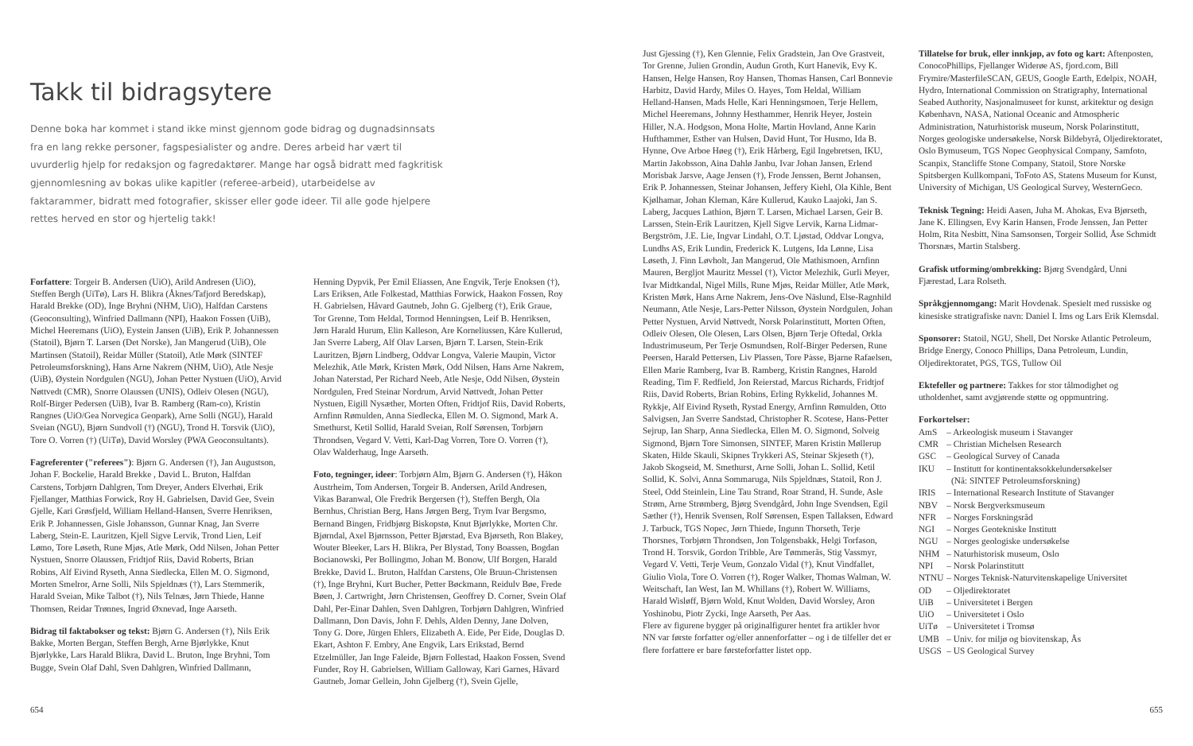Takk til bidragsytere
Denne boka har kommet i stand ikke minst gjennom gode bidrag og dugnadsinnsats fra en lang rekke personer, fagspesialister og andre. Deres arbeid har vært til uvurderlig hjelp for redaksjon og fagredaktører. Mange har også bidratt med fagkritisk gjennomlesning av bokas ulike kapitler (referee-arbeid), utarbeidelse av faktarammer, bidratt med fotografier, skisser eller gode ideer. Til alle gode hjelpere rettes herved en stor og hjertelig takk!
Forfattere: Torgeir B. Andersen (UiO), Arild Andresen (UiO), Steffen Bergh (UiTø), Lars H. Blikra (Åknes/Tafjord Beredskap), Harald Brekke (OD), Inge Bryhni (NHM, UiO), Halfdan Carstens (Geoconsulting), Winfried Dallmann (NPI), Haakon Fossen (UiB), Michel Heeremans (UiO), Eystein Jansen (UiB), Erik P. Johannessen (Statoil), Bjørn T. Larsen (Det Norske), Jan Mangerud (UiB), Ole Martinsen (Statoil), Reidar Müller (Statoil), Atle Mørk (SINTEF Petroleumsforskning), Hans Arne Nakrem (NHM, UiO), Atle Nesje (UiB), Øystein Nordgulen (NGU), Johan Petter Nystuen (UiO), Arvid Nøttvedt (CMR), Snorre Olaussen (UNIS), Odleiv Olesen (NGU), Rolf-Birger Pedersen (UiB), Ivar B. Ramberg (Ram-co), Kristin Rangnes (UiO/Gea Norvegica Geopark), Arne Solli (NGU), Harald Sveian (NGU), Bjørn Sundvoll (†) (NGU), Trond H. Torsvik (UiO), Tore O. Vorren (†) (UiTø), David Worsley (PWA Geoconsultants).
Fagreferenter ("referees"): Bjørn G. Andersen (†), Jan Augustson, Johan F. Bockelie, Harald Brekke , David L. Bruton, Halfdan Carstens, Torbjørn Dahlgren, Tom Dreyer, Anders Elverhøi, Erik Fjellanger, Matthias Forwick, Roy H. Gabrielsen, David Gee, Svein Gjelle, Kari Grøsfjeld, William Helland-Hansen, Sverre Henriksen, Erik P. Johannessen, Gisle Johansson, Gunnar Knag, Jan Sverre Laberg, Stein-E. Lauritzen, Kjell Sigve Lervik, Trond Lien, Leif Lømo, Tore Løseth, Rune Mjøs, Atle Mørk, Odd Nilsen, Johan Petter Nystuen, Snorre Olaussen, Fridtjof Riis, David Roberts, Brian Robins, Alf Eivind Ryseth, Anna Siedlecka, Ellen M. O. Sigmond, Morten Smelror, Arne Solli, Nils Spjeldnæs (†), Lars Stemmerik, Harald Sveian, Mike Talbot (†), Nils Telnæs, Jørn Thiede, Hanne Thomsen, Reidar Trønnes, Ingrid Øxnevad, Inge Aarseth.
Bidrag til faktabokser og tekst: Bjørn G. Andersen (†), Nils Erik Bakke, Morten Bergan, Steffen Bergh, Arne Bjørlykke, Knut Bjørlykke, Lars Harald Blikra, David L. Bruton, Inge Bryhni, Tom Bugge, Svein Olaf Dahl, Sven Dahlgren, Winfried Dallmann,
Henning Dypvik, Per Emil Eliassen, Ane Engvik, Terje Enoksen (†), Lars Eriksen, Atle Folkestad, Matthias Forwick, Haakon Fossen, Roy H. Gabrielsen, Håvard Gautneb, John G. Gjelberg (†), Erik Graue, Tor Grenne, Tom Heldal, Tormod Henningsen, Leif B. Henriksen, Jørn Harald Hurum, Elin Kalleson, Are Korneliussen, Kåre Kullerud, Jan Sverre Laberg, Alf Olav Larsen, Bjørn T. Larsen, Stein-Erik Lauritzen, Bjørn Lindberg, Oddvar Longva, Valerie Maupin, Victor Melezhik, Atle Mørk, Kristen Mørk, Odd Nilsen, Hans Arne Nakrem, Johan Naterstad, Per Richard Neeb, Atle Nesje, Odd Nilsen, Øystein Nordgulen, Fred Steinar Nordrum, Arvid Nøttvedt, Johan Petter Nystuen, Eigill Nysæther, Morten Often, Fridtjof Riis, David Roberts, Arnfinn Rømulden, Anna Siedlecka, Ellen M. O. Sigmond, Mark A. Smethurst, Ketil Sollid, Harald Sveian, Rolf Sørensen, Torbjørn Throndsen, Vegard V. Vetti, Karl-Dag Vorren, Tore O. Vorren (†), Olav Walderhaug, Inge Aarseth.
Foto, tegninger, ideer: Torbjørn Alm, Bjørn G. Andersen (†), Håkon Austrheim, Tom Andersen, Torgeir B. Andersen, Arild Andresen, Vikas Baranwal, Ole Fredrik Bergersen (†), Steffen Bergh, Ola Bernhus, Christian Berg, Hans Jørgen Berg, Trym Ivar Bergsmo, Bernand Bingen, Fridbjørg Biskopstø, Knut Bjørlykke, Morten Chr. Bjørndal, Axel Bjørnsson, Petter Bjørstad, Eva Bjørseth, Ron Blakey, Wouter Bleeker, Lars H. Blikra, Per Blystad, Tony Boassen, Bogdan Bocianowski, Per Bollingmo, Johan M. Bonow, Ulf Borgen, Harald Brekke, David L. Bruton, Halfdan Carstens, Ole Bruun-Christensen (†), Inge Bryhni, Kurt Bucher, Petter Bøckmann, Reidulv Bøe, Frede Bøen, J. Cartwright, Jørn Christensen, Geoffrey D. Corner, Svein Olaf Dahl, Per-Einar Dahlen, Sven Dahlgren, Torbjørn Dahlgren, Winfried Dallmann, Don Davis, John F. Dehls, Alden Denny, Jane Dolven, Tony G. Dore, Jürgen Ehlers, Elizabeth A. Eide, Per Eide, Douglas D. Ekart, Ashton F. Embry, Ane Engvik, Lars Erikstad, Bernd Etzelmüller, Jan Inge Faleide, Bjørn Follestad, Haakon Fossen, Svend Funder, Roy H. Gabrielsen, William Galloway, Kari Garnes, Håvard Gautneb, Jomar Gellein, John Gjelberg (†), Svein Gjelle,
654
Just Gjessing (†), Ken Glennie, Felix Gradstein, Jan Ove Grastveit, Tor Grenne, Julien Grondin, Audun Groth, Kurt Hanevik, Evy K. Hansen, Helge Hansen, Roy Hansen, Thomas Hansen, Carl Bonnevie Harbitz, David Hardy, Miles O. Hayes, Tom Heldal, William Helland-Hansen, Mads Helle, Kari Henningsmoen, Terje Hellem, Michel Heeremans, Johnny Hesthammer, Henrik Heyer, Jostein Hiller, N.A. Hodgson, Mona Holte, Martin Hovland, Anne Karin Hufthammer, Esther van Hulsen, David Hunt, Tor Husmo, Ida B. Hynne, Ove Arboe Høeg (†), Erik Hårberg, Egil Ingebretsen, IKU, Martin Jakobsson, Aina Dahlø Janbu, Ivar Johan Jansen, Erlend Morisbak Jarsve, Aage Jensen (†), Frode Jenssen, Bernt Johansen, Erik P. Johannessen, Steinar Johansen, Jeffery Kiehl, Ola Kihle, Bent Kjølhamar, Johan Kleman, Kåre Kullerud, Kauko Laajoki, Jan S. Laberg, Jacques Lathion, Bjørn T. Larsen, Michael Larsen, Geir B. Larssen, Stein-Erik Lauritzen, Kjell Sigve Lervik, Karna Lidmar-Bergström, J.E. Lie, Ingvar Lindahl, O.T. Ljøstad, Oddvar Longva, Lundhs AS, Erik Lundin, Frederick K. Lutgens, Ida Lønne, Lisa Løseth, J. Finn Løvholt, Jan Mangerud, Ole Mathismoen, Arnfinn Mauren, Bergljot Mauritz Messel (†), Victor Melezhik, Gurli Meyer, Ivar Midtkandal, Nigel Mills, Rune Mjøs, Reidar Müller, Atle Mørk, Kristen Mørk, Hans Arne Nakrem, Jens-Ove Näslund, Else-Ragnhild Neumann, Atle Nesje, Lars-Petter Nilsson, Øystein Nordgulen, Johan Petter Nystuen, Arvid Nøttvedt, Norsk Polarinstitutt, Morten Often, Odleiv Olesen, Ole Olesen, Lars Olsen, Bjørn Terje Oftedal, Orkla Industrimuseum, Per Terje Osmundsen, Rolf-Birger Pedersen, Rune Peersen, Harald Pettersen, Liv Plassen, Tore Pàsse, Bjarne Rafaelsen, Ellen Marie Ramberg, Ivar B. Ramberg, Kristin Rangnes, Harold Reading, Tim F. Redfield, Jon Reierstad, Marcus Richards, Fridtjof Riis, David Roberts, Brian Robins, Erling Rykkelid, Johannes M. Rykkje, Alf Eivind Ryseth, Rystad Energy, Arnfinn Rømulden, Otto Salvigsen, Jan Sverre Sandstad, Christopher R. Scotese, Hans-Petter Sejrup, Ian Sharp, Anna Siedlecka, Ellen M. O. Sigmond, Solveig Sigmond, Bjørn Tore Simonsen, SINTEF, Maren Kristin Møllerup Skaten, Hilde Skauli, Skipnes Trykkeri AS, Steinar Skjeseth (†), Jakob Skogseid, M. Smethurst, Arne Solli, Johan L. Sollid, Ketil Sollid, K. Solvi, Anna Sommaruga, Nils Spjeldnæs, Statoil, Ron J. Steel, Odd Steinlein, Line Tau Strand, Roar Strand, H. Sunde, Asle Strøm, Arne Strømberg, Bjørg Svendgård, John Inge Svendsen, Egil Sæther (†), Henrik Svensen, Rolf Sørensen, Espen Tallaksen, Edward J. Tarbuck, TGS Nopec, Jørn Thiede, Ingunn Thorseth, Terje Thorsnes, Torbjørn Throndsen, Jon Tolgensbakk, Helgi Torfason, Trond H. Torsvik, Gordon Tribble, Are Tømmerås, Stig Vassmyr, Vegard V. Vetti, Terje Veum, Gonzalo Vidal (†), Knut Vindfallet, Giulio Viola, Tore O. Vorren (†), Roger Walker, Thomas Walman, W. Weitschaft, Ian West, Ian M. Whillans (†), Robert W. Williams, Harald Wisløff, Bjørn Wold, Knut Wolden, David Worsley, Aron Yoshinobu, Piotr Zycki, Inge Aarseth, Per Aas.
Flere av figurene bygger på originalfigurer hentet fra artikler hvor NN var første forfatter og/eller annenforfatter – og i de tilfeller det er flere forfattere er bare førsteforfatter listet opp.
Tillatelse for bruk, eller innkjøp, av foto og kart: Aftenposten, ConocoPhillips, Fjellanger Widerøe AS, fjord.com, Bill Frymire/MasterfileSCAN, GEUS, Google Earth, Edelpix, NOAH, Hydro, International Commission on Stratigraphy, International Seabed Authority, Nasjonalmuseet for kunst, arkitektur og design København, NASA, National Oceanic and Atmospheric Administration, Naturhistorisk museum, Norsk Polarinstitutt, Norges geologiske undersøkelse, Norsk Bildebyrå, Oljedirektoratet, Oslo Bymuseum, TGS Nopec Geophysical Company, Samfoto, Scanpix, Stancliffe Stone Company, Statoil, Store Norske Spitsbergen Kullkompani, ToFoto AS, Statens Museum for Kunst, University of Michigan, US Geological Survey, WesternGeco.
Teknisk Tegning: Heidi Aasen, Juha M. Ahokas, Eva Bjørseth, Jane K. Ellingsen, Evy Karin Hansen, Frode Jenssen, Jan Petter Holm, Rita Nesbitt, Nina Samsonsen, Torgeir Sollid, Åse Schmidt Thorsnæs, Martin Stalsberg.
Grafisk utforming/ombrekking: Bjørg Svendgård, Unni Fjærestad, Lara Rolseth.
Språkgjennomgang: Marit Hovdenak. Spesielt med russiske og kinesiske stratigrafiske navn: Daniel I. Ims og Lars Erik Klemsdal.
Sponsorer: Statoil, NGU, Shell, Det Norske Atlantic Petroleum, Bridge Energy, Conoco Phillips, Dana Petroleum, Lundin, Oljedirektoratet, PGS, TGS, Tullow Oil
Ektefeller og partnere: Takkes for stor tålmodighet og utholdenhet, samt avgjørende støtte og oppmuntring.
Forkortelser:
| AmS | – Arkeologisk museum i Stavanger |
| CMR | – Christian Michelsen Research |
| GSC | – Geological Survey of Canada |
| IKU | – Institutt for kontinentaksokkelundersøkelser (Nå: SINTEF Petroleumsforskning) |
| IRIS | – International Research Institute of Stavanger |
| NBV | – Norsk Bergverksmuseum |
| NFR | – Norges Forskningsråd |
| NGI | – Norges Geotekniske Institutt |
| NGU | – Norges geologiske undersøkelse |
| NHM | – Naturhistorisk museum, Oslo |
| NPI | – Norsk Polarinstitutt |
| NTNU | – Norges Teknisk-Naturvitenskapelige Universitet |
| OD | – Oljedirektoratet |
| UiB | – Universitetet i Bergen |
| UiO | – Universitetet i Oslo |
| UiTø | – Universitetet i Tromsø |
| UMB | – Univ. for miljø og biovitenskap, Ås |
| USGS | – US Geological Survey |
655